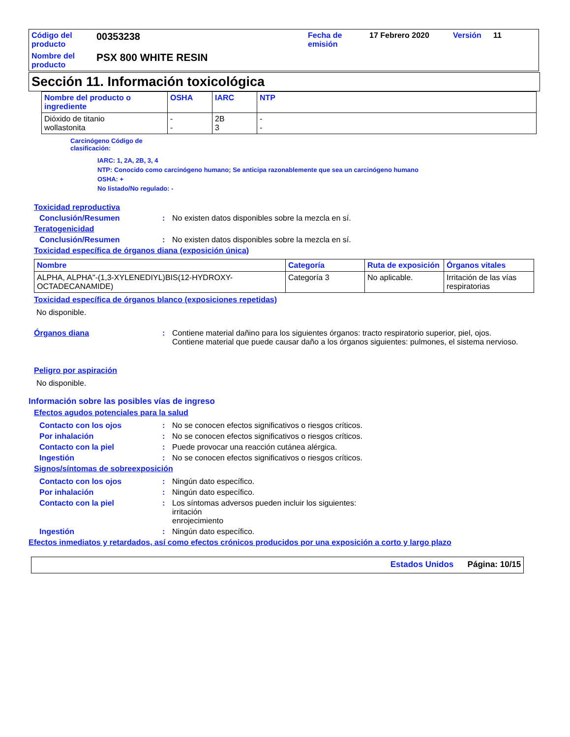| Código del producto | 00353238 | Fecha de emisión | 17 Febrero 2020 | Versión | 11 |
| Nombre del producto | PSX 800 WHITE RESIN | | | | |
Sección 11. Información toxicológica
| Nombre del producto o ingrediente | OSHA | IARC | NTP |
| --- | --- | --- | --- |
| Dióxido de titanio wollastonita | - - | 2B 3 | - - |
Carcinógeno Código de
clasificación:
IARC: 1, 2A, 2B, 3, 4
NTP: Conocido como carcinógeno humano; Se anticipa razonablemente que sea un carcinógeno humano
OSHA: +
No listado/No regulado: -
Toxicidad reproductiva
Conclusión/Resumen: No existen datos disponibles sobre la mezcla en sí.
Teratogenicidad
Conclusión/Resumen: No existen datos disponibles sobre la mezcla en sí.
Toxicidad específica de órganos diana (exposición única)
| Nombre | Categoría | Ruta de exposición | Órganos vitales |
| --- | --- | --- | --- |
| ALPHA, ALPHA"-(1,3-XYLENEDIYL)BIS(12-HYDROXY-OCTADECANAMIDE) | Categoría 3 | No aplicable. | Irritación de las vías respiratorias |
Toxicidad específica de órganos blanco (exposiciones repetidas)
No disponible.
Órganos diana: Contiene material dañino para los siguientes órganos: tracto respiratorio superior, piel, ojos.
Contiene material que puede causar daño a los órganos siguientes: pulmones, el sistema nervioso.
Peligro por aspiración
No disponible.
Información sobre las posibles vías de ingreso
Efectos agudos potenciales para la salud
Contacto con los ojos: No se conocen efectos significativos o riesgos críticos.
Por inhalación: No se conocen efectos significativos o riesgos críticos.
Contacto con la piel: Puede provocar una reacción cutánea alérgica.
Ingestión: No se conocen efectos significativos o riesgos críticos.
Signos/síntomas de sobreexposición
Contacto con los ojos: Ningún dato específico.
Por inhalación: Ningún dato específico.
Contacto con la piel: Los síntomas adversos pueden incluir los siguientes:
irritación
enrojecimiento
Ingestión: Ningún dato específico.
Efectos inmediatos y retardados, así como efectos crónicos producidos por una exposición a corto y largo plazo
Estados Unidos Página: 10/15